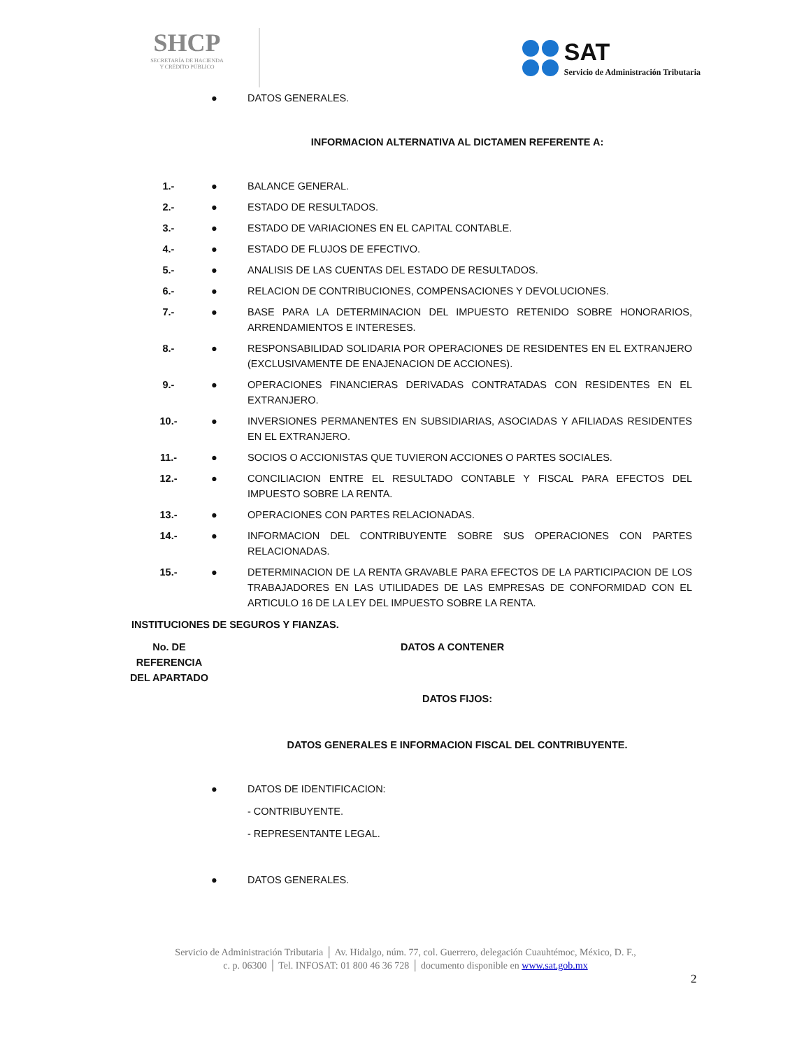SHCP
SECRETARÍA DE HACIENDA
Y CRÉDITO PÚBLICO
SAT
Servicio de Administración Tributaria
| | ● | DATOS GENERALES. |
INFORMACION ALTERNATIVA AL DICTAMEN REFERENTE A:
| 1.- | ● | BALANCE GENERAL. |
| 2.- | ● | ESTADO DE RESULTADOS. |
| 3.- | ● | ESTADO DE VARIACIONES EN EL CAPITAL CONTABLE. |
| 4.- | ● | ESTADO DE FLUJOS DE EFECTIVO. |
| 5.- | ● | ANALISIS DE LAS CUENTAS DEL ESTADO DE RESULTADOS. |
| 6.- | ● | RELACION DE CONTRIBUCIONES, COMPENSACIONES Y DEVOLUCIONES. |
| 7.- | ● | BASE PARA LA DETERMINACION DEL IMPUESTO RETENIDO SOBRE HONORARIOS, ARRENDAMIENTOS E INTERESES. |
| 8.- | ● | RESPONSABILIDAD SOLIDARIA POR OPERACIONES DE RESIDENTES EN EL EXTRANJERO (EXCLUSIVAMENTE DE ENAJENACION DE ACCIONES). |
| 9.- | ● | OPERACIONES FINANCIERAS DERIVADAS CONTRATADAS CON RESIDENTES EN EL EXTRANJERO. |
| 10.- | ● | INVERSIONES PERMANENTES EN SUBSIDIARIAS, ASOCIADAS Y AFILIADAS RESIDENTES EN EL EXTRANJERO. |
| 11.- | ● | SOCIOS O ACCIONISTAS QUE TUVIERON ACCIONES O PARTES SOCIALES. |
| 12.- | ● | CONCILIACION ENTRE EL RESULTADO CONTABLE Y FISCAL PARA EFECTOS DEL IMPUESTO SOBRE LA RENTA. |
| 13.- | ● | OPERACIONES CON PARTES RELACIONADAS. |
| 14.- | ● | INFORMACION DEL CONTRIBUYENTE SOBRE SUS OPERACIONES CON PARTES RELACIONADAS. |
| 15.- | ● | DETERMINACION DE LA RENTA GRAVABLE PARA EFECTOS DE LA PARTICIPACION DE LOS TRABAJADORES EN LAS UTILIDADES DE LAS EMPRESAS DE CONFORMIDAD CON EL ARTICULO 16 DE LA LEY DEL IMPUESTO SOBRE LA RENTA. |
INSTITUCIONES DE SEGUROS Y FIANZAS.
| No. DE REFERENCIA DEL APARTADO | DATOS A CONTENER |
| --- | --- |
DATOS FIJOS:
DATOS GENERALES E INFORMACION FISCAL DEL CONTRIBUYENTE.
| | ● | DATOS DE IDENTIFICACION: |
| | | - CONTRIBUYENTE. |
| | | - REPRESENTANTE LEGAL. |
| | ● | DATOS GENERALES. |
Servicio de Administración Tributaria │ Av. Hidalgo, núm. 77, col. Guerrero, delegación Cuauhtémoc, México, D. F.,
c. p. 06300 │ Tel. INFOSAT: 01 800 46 36 728 │ documento disponible en www.sat.gob.mx
2